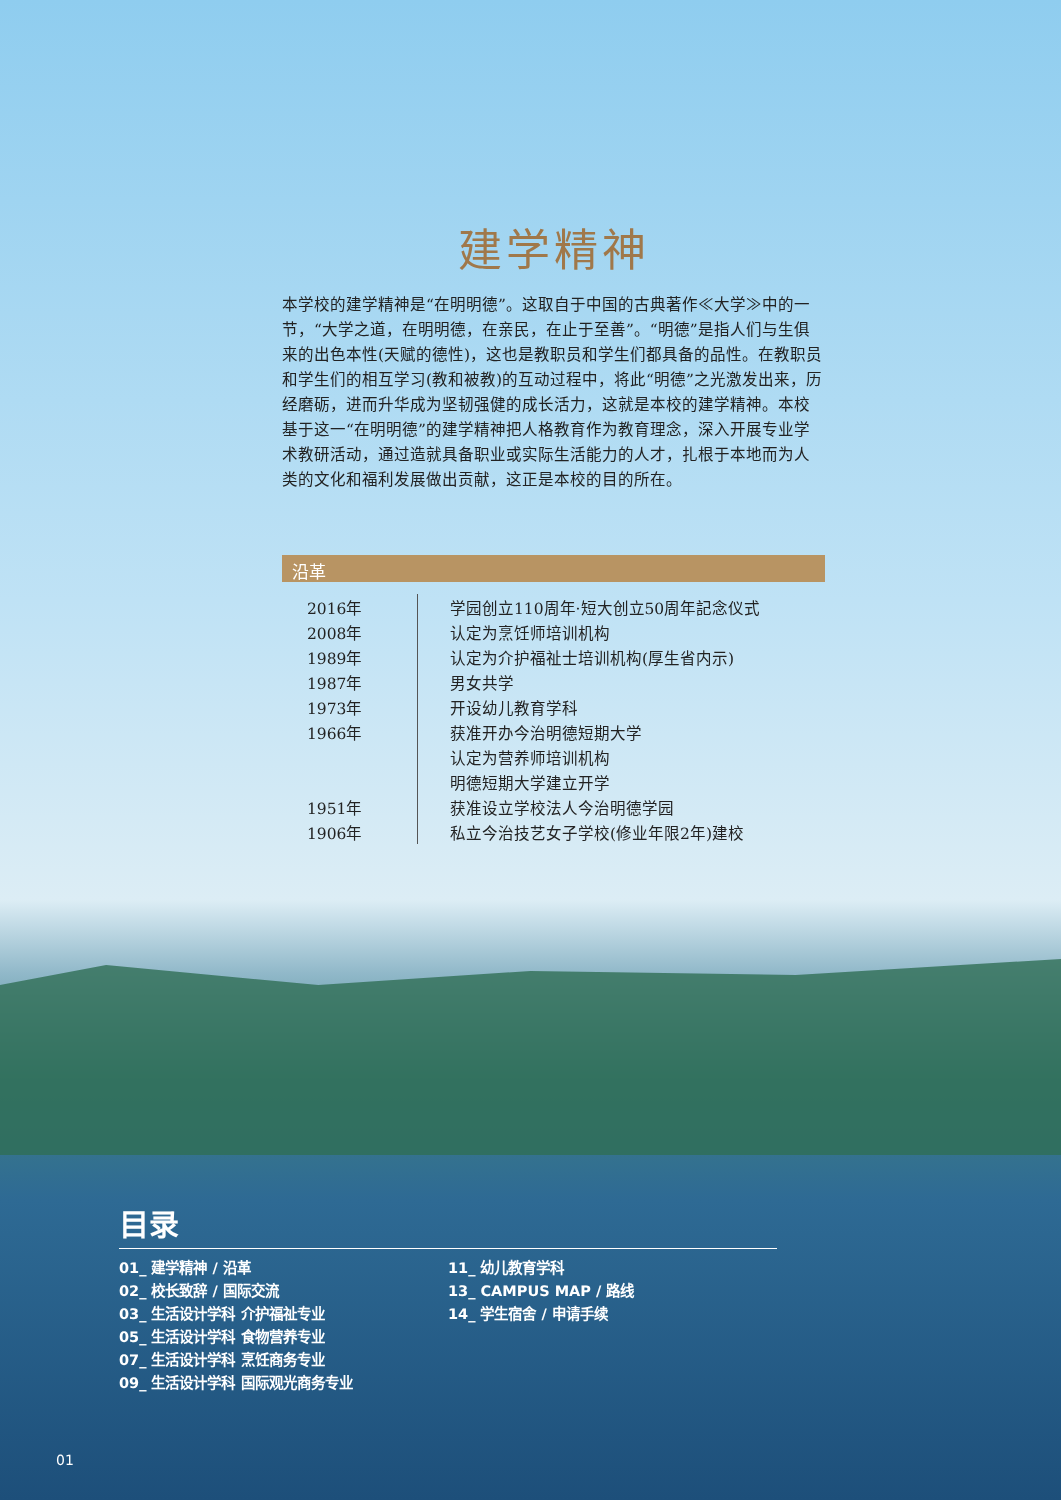建学精神
本学校的建学精神是“在明明德”。这取自于中国的古典著作≪大学≫中的一节，“大学之道，在明明德，在亲民，在止于至善”。“明德”是指人们与生俱来的出色本性(天赋的德性)，这也是教职员和学生们都具备的品性。在教职员和学生们的相互学习(教和被教)的互动过程中，将此“明德”之光激发出来，历经磨砺，进而升华成为坚韧强健的成长活力，这就是本校的建学精神。本校基于这一“在明明德”的建学精神把人格教育作为教育理念，深入开展专业学术教研活动，通过造就具备职业或实际生活能力的人才，扎根于本地而为人类的文化和福利发展做出贡献，这正是本校的目的所在。
沿革
| 2016年 | 学园创立110周年·短大创立50周年記念仪式 |
| 2008年 | 认定为烹饪师培训机构 |
| 1989年 | 认定为介护福祉士培训机构(厚生省内示) |
| 1987年 | 男女共学 |
| 1973年 | 开设幼儿教育学科 |
| 1966年 | 获准开办今治明德短期大学 |
| | 认定为营养师培训机构 |
| | 明德短期大学建立开学 |
| 1951年 | 获准设立学校法人今治明德学园 |
| 1906年 | 私立今治技艺女子学校(修业年限2年)建校 |
目录
01_ 建学精神 / 沿革
02_ 校长致辞 / 国际交流
03_ 生活设计学科 介护福祉专业
05_ 生活设计学科 食物营养专业
07_ 生活设计学科 烹饪商务专业
09_ 生活设计学科 国际观光商务专业
11_ 幼儿教育学科
13_ CAMPUS MAP / 路线
14_ 学生宿舍 / 申请手续
01